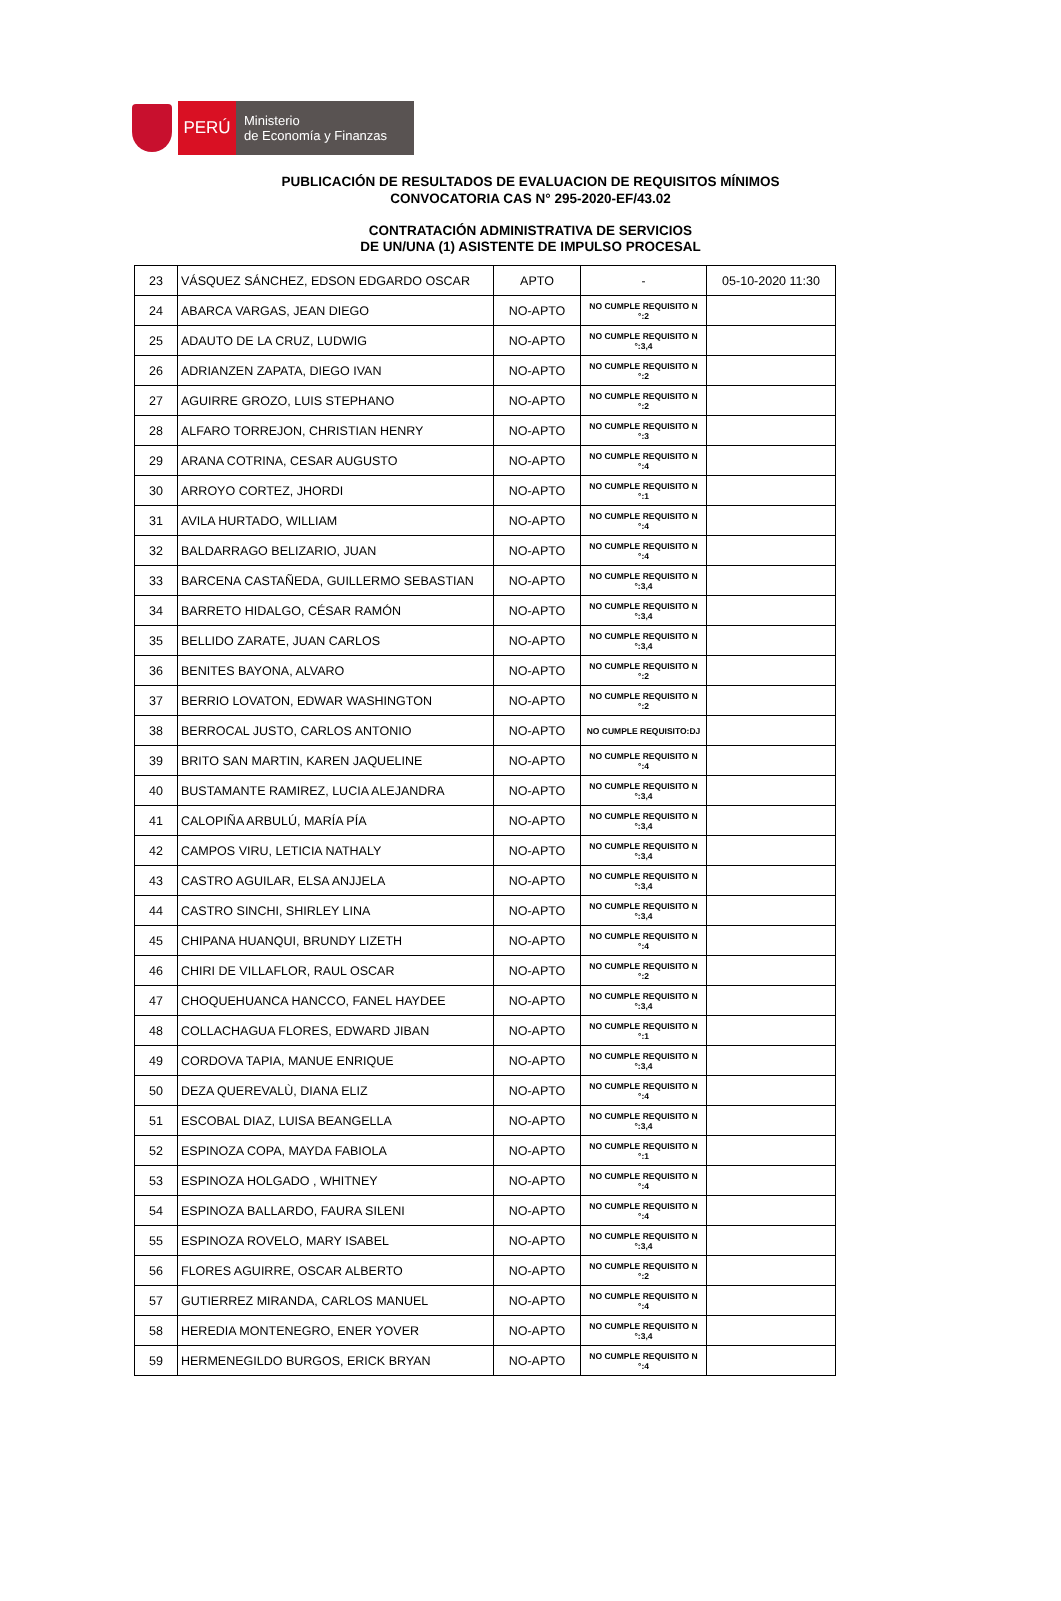PERÚ
Ministerio
de Economía y Finanzas
PUBLICACIÓN DE RESULTADOS DE EVALUACION DE REQUISITOS MÍNIMOS
CONVOCATORIA CAS N° 295-2020-EF/43.02
CONTRATACIÓN ADMINISTRATIVA DE SERVICIOS
DE UN/UNA (1) ASISTENTE DE IMPULSO PROCESAL
| 23 | VÁSQUEZ SÁNCHEZ, EDSON EDGARDO OSCAR | APTO | - | 05-10-2020 11:30 |
| 24 | ABARCA VARGAS, JEAN DIEGO | NO-APTO | NO CUMPLE REQUISITO N °:2 | |
| 25 | ADAUTO DE LA CRUZ, LUDWIG | NO-APTO | NO CUMPLE REQUISITO N °:3,4 | |
| 26 | ADRIANZEN ZAPATA, DIEGO IVAN | NO-APTO | NO CUMPLE REQUISITO N °:2 | |
| 27 | AGUIRRE GROZO, LUIS STEPHANO | NO-APTO | NO CUMPLE REQUISITO N °:2 | |
| 28 | ALFARO TORREJON, CHRISTIAN HENRY | NO-APTO | NO CUMPLE REQUISITO N °:3 | |
| 29 | ARANA COTRINA, CESAR AUGUSTO | NO-APTO | NO CUMPLE REQUISITO N °:4 | |
| 30 | ARROYO CORTEZ, JHORDI | NO-APTO | NO CUMPLE REQUISITO N °:1 | |
| 31 | AVILA HURTADO, WILLIAM | NO-APTO | NO CUMPLE REQUISITO N °:4 | |
| 32 | BALDARRAGO BELIZARIO, JUAN | NO-APTO | NO CUMPLE REQUISITO N °:4 | |
| 33 | BARCENA CASTAÑEDA, GUILLERMO SEBASTIAN | NO-APTO | NO CUMPLE REQUISITO N °:3,4 | |
| 34 | BARRETO HIDALGO, CÉSAR RAMÓN | NO-APTO | NO CUMPLE REQUISITO N °:3,4 | |
| 35 | BELLIDO ZARATE, JUAN CARLOS | NO-APTO | NO CUMPLE REQUISITO N °:3,4 | |
| 36 | BENITES BAYONA, ALVARO | NO-APTO | NO CUMPLE REQUISITO N °:2 | |
| 37 | BERRIO LOVATON, EDWAR WASHINGTON | NO-APTO | NO CUMPLE REQUISITO N °:2 | |
| 38 | BERROCAL JUSTO, CARLOS ANTONIO | NO-APTO | NO CUMPLE REQUISITO:DJ | |
| 39 | BRITO SAN MARTIN, KAREN JAQUELINE | NO-APTO | NO CUMPLE REQUISITO N °:4 | |
| 40 | BUSTAMANTE RAMIREZ, LUCIA ALEJANDRA | NO-APTO | NO CUMPLE REQUISITO N °:3,4 | |
| 41 | CALOPIÑA ARBULÚ, MARÍA PÍA | NO-APTO | NO CUMPLE REQUISITO N °:3,4 | |
| 42 | CAMPOS VIRU, LETICIA NATHALY | NO-APTO | NO CUMPLE REQUISITO N °:3,4 | |
| 43 | CASTRO AGUILAR, ELSA ANJJELA | NO-APTO | NO CUMPLE REQUISITO N °:3,4 | |
| 44 | CASTRO SINCHI, SHIRLEY LINA | NO-APTO | NO CUMPLE REQUISITO N °:3,4 | |
| 45 | CHIPANA HUANQUI, BRUNDY LIZETH | NO-APTO | NO CUMPLE REQUISITO N °:4 | |
| 46 | CHIRI DE VILLAFLOR, RAUL OSCAR | NO-APTO | NO CUMPLE REQUISITO N °:2 | |
| 47 | CHOQUEHUANCA HANCCO, FANEL HAYDEE | NO-APTO | NO CUMPLE REQUISITO N °:3,4 | |
| 48 | COLLACHAGUA FLORES, EDWARD JIBAN | NO-APTO | NO CUMPLE REQUISITO N °:1 | |
| 49 | CORDOVA TAPIA, MANUE ENRIQUE | NO-APTO | NO CUMPLE REQUISITO N °:3,4 | |
| 50 | DEZA QUEREVALÙ, DIANA ELIZ | NO-APTO | NO CUMPLE REQUISITO N °:4 | |
| 51 | ESCOBAL DIAZ, LUISA BEANGELLA | NO-APTO | NO CUMPLE REQUISITO N °:3,4 | |
| 52 | ESPINOZA COPA, MAYDA FABIOLA | NO-APTO | NO CUMPLE REQUISITO N °:1 | |
| 53 | ESPINOZA HOLGADO , WHITNEY | NO-APTO | NO CUMPLE REQUISITO N °:4 | |
| 54 | ESPINOZA BALLARDO, FAURA SILENI | NO-APTO | NO CUMPLE REQUISITO N °:4 | |
| 55 | ESPINOZA ROVELO, MARY ISABEL | NO-APTO | NO CUMPLE REQUISITO N °:3,4 | |
| 56 | FLORES AGUIRRE, OSCAR ALBERTO | NO-APTO | NO CUMPLE REQUISITO N °:2 | |
| 57 | GUTIERREZ MIRANDA, CARLOS MANUEL | NO-APTO | NO CUMPLE REQUISITO N °:4 | |
| 58 | HEREDIA MONTENEGRO, ENER YOVER | NO-APTO | NO CUMPLE REQUISITO N °:3,4 | |
| 59 | HERMENEGILDO BURGOS, ERICK BRYAN | NO-APTO | NO CUMPLE REQUISITO N °:4 | |